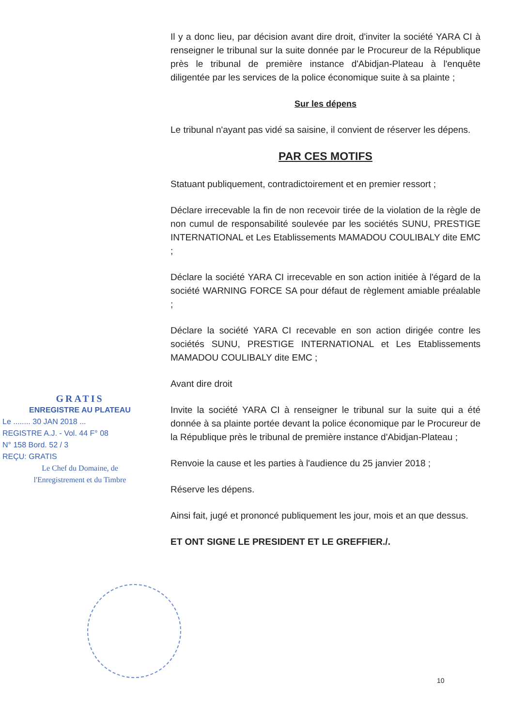Il y a donc lieu, par décision avant dire droit, d'inviter la société YARA CI à renseigner le tribunal sur la suite donnée par le Procureur de la République près le tribunal de première instance d'Abidjan-Plateau à l'enquête diligentée par les services de la police économique suite à sa plainte ;
Sur les dépens
Le tribunal n'ayant pas vidé sa saisine, il convient de réserver les dépens.
PAR CES MOTIFS
Statuant publiquement, contradictoirement et en premier ressort ;
Déclare irrecevable la fin de non recevoir tirée de la violation de la règle de non cumul de responsabilité soulevée par les sociétés SUNU, PRESTIGE INTERNATIONAL et Les Etablissements MAMADOU COULIBALY dite EMC ;
Déclare la société YARA CI irrecevable en son action initiée à l'égard de la société WARNING FORCE SA pour défaut de règlement amiable préalable ;
Déclare la société YARA CI recevable en son action dirigée contre les sociétés SUNU, PRESTIGE INTERNATIONAL et Les Etablissements MAMADOU COULIBALY dite EMC ;
Avant dire droit
Invite la société YARA CI à renseigner le tribunal sur la suite qui a été donnée à sa plainte portée devant la police économique par le Procureur de la République près le tribunal de première instance d'Abidjan-Plateau ;
Renvoie la cause et les parties à l'audience du 25 janvier 2018 ;
Réserve les dépens.
Ainsi fait, jugé et prononcé publiquement les jour, mois et an que dessus.
ET ONT SIGNE LE PRESIDENT ET LE GREFFIER./.
GRATIS
ENREGISTRE AU PLATEAU
Le ........ 30 JAN 2018 ...
REGISTRE A.J. - Vol. 44 F° 08
N° 158 Bord. 52 / 3
REÇU: GRATIS
Le Chef du Domaine, de
l'Enregistrement et du Timbre
10